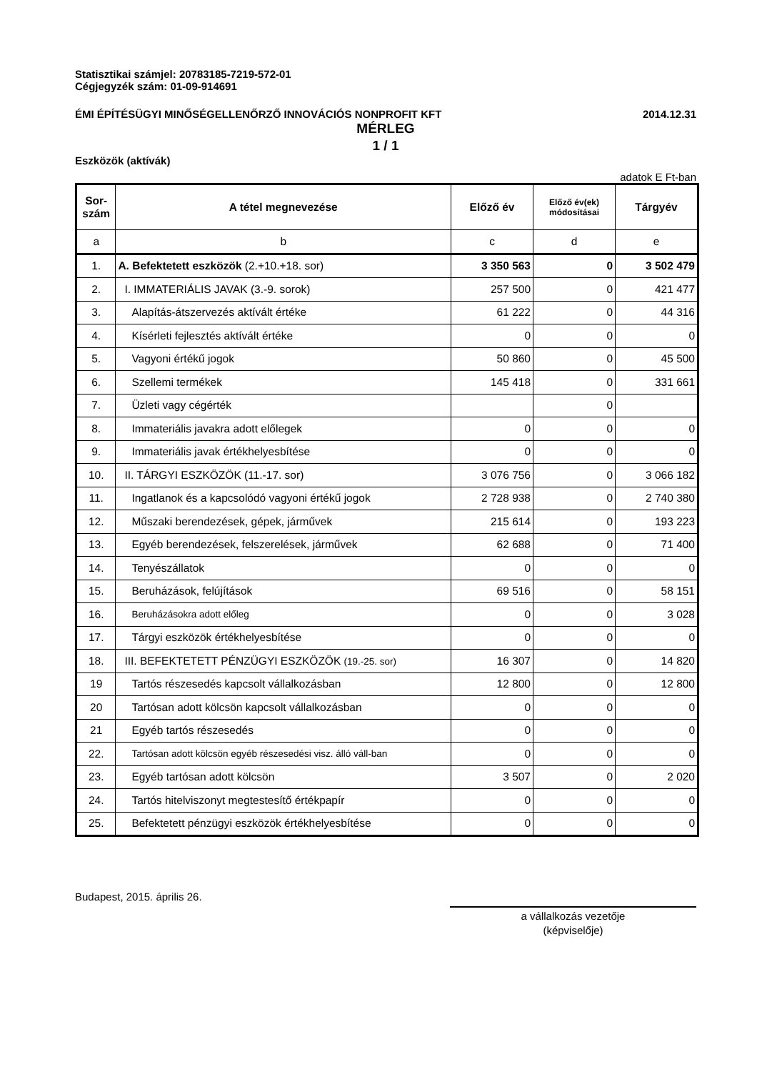Statisztikai számjel: 20783185-7219-572-01
Cégjegyzék szám: 01-09-914691
ÉMI ÉPÍTÉSÜGYI MINŐSÉGELLENŐRZŐ INNOVÁCIÓS NONPROFIT KFT 2014.12.31
MÉRLEG
1 / 1
Eszközök (aktívák)
adatok E Ft-ban
| Sor- szám | A tétel megnevezése | Előző év | Előző év(ek) módosításai | Tárgyév |
| --- | --- | --- | --- | --- |
| a | b | c | d | e |
| 1. | A. Befektetett eszközök (2.+10.+18. sor) | 3 350 563 | 0 | 3 502 479 |
| 2. | I. IMMATERIÁLIS JAVAK (3.-9. sorok) | 257 500 | 0 | 421 477 |
| 3. | Alapítás-átszervezés aktívált értéke | 61 222 | 0 | 44 316 |
| 4. | Kísérleti fejlesztés aktívált értéke | 0 | 0 | 0 |
| 5. | Vagyoni értékű jogok | 50 860 | 0 | 45 500 |
| 6. | Szellemi termékek | 145 418 | 0 | 331 661 |
| 7. | Üzleti vagy cégérték | | 0 | |
| 8. | Immateriális javakra adott előlegek | 0 | 0 | 0 |
| 9. | Immateriális javak értékhelyesbítése | 0 | 0 | 0 |
| 10. | II. TÁRGYI ESZKÖZÖK (11.-17. sor) | 3 076 756 | 0 | 3 066 182 |
| 11. | Ingatlanok és a kapcsolódó vagyoni értékű jogok | 2 728 938 | 0 | 2 740 380 |
| 12. | Műszaki berendezések, gépek, járművek | 215 614 | 0 | 193 223 |
| 13. | Egyéb berendezések, felszerelések, járművek | 62 688 | 0 | 71 400 |
| 14. | Tenyészállatok | 0 | 0 | 0 |
| 15. | Beruházások, felújítások | 69 516 | 0 | 58 151 |
| 16. | Beruházásokra adott előleg | 0 | 0 | 3 028 |
| 17. | Tárgyi eszközök értékhelyesbítése | 0 | 0 | 0 |
| 18. | III. BEFEKTETETT PÉNZÜGYI ESZKÖZÖK (19.-25. sor) | 16 307 | 0 | 14 820 |
| 19 | Tartós részesedés kapcsolt vállalkozásban | 12 800 | 0 | 12 800 |
| 20 | Tartósan adott kölcsön kapcsolt vállalkozásban | 0 | 0 | 0 |
| 21 | Egyéb tartós részesedés | 0 | 0 | 0 |
| 22. | Tartósan adott kölcsön egyéb részesedési visz. álló váll-ban | 0 | 0 | 0 |
| 23. | Egyéb tartósan adott kölcsön | 3 507 | 0 | 2 020 |
| 24. | Tartós hitelviszonyt megtestesítő értékpapír | 0 | 0 | 0 |
| 25. | Befektetett pénzügyi eszközök értékhelyesbítése | 0 | 0 | 0 |
Budapest, 2015. április 26.
a vállalkozás vezetője
(képviselője)